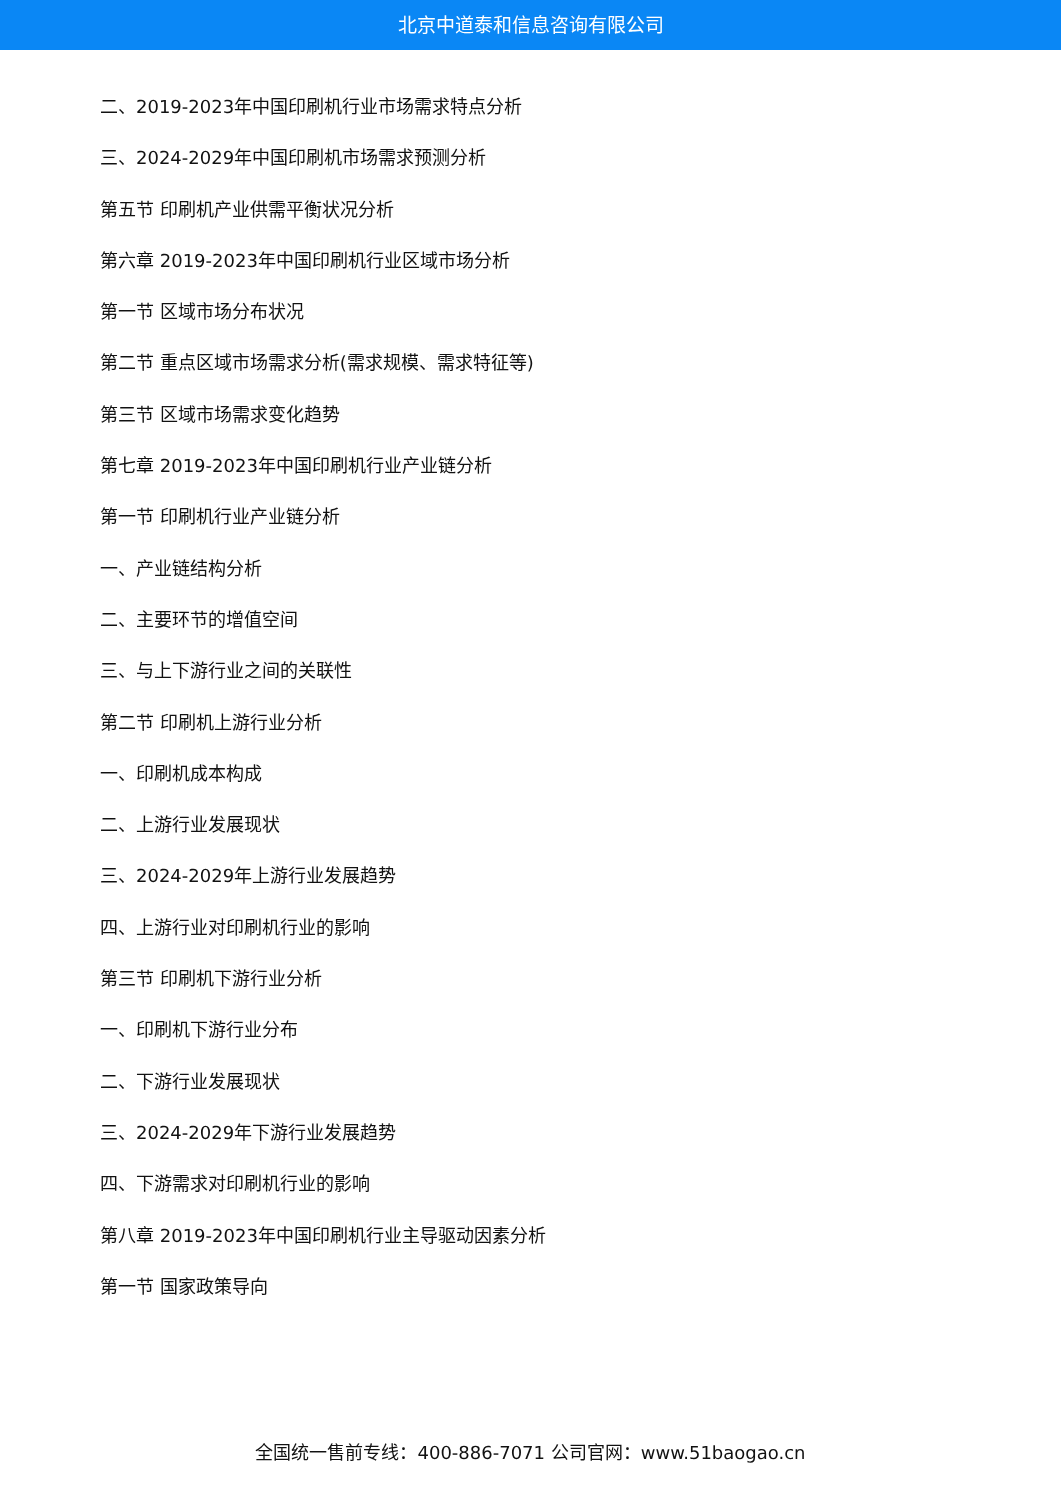北京中道泰和信息咨询有限公司
二、2019-2023年中国印刷机行业市场需求特点分析
三、2024-2029年中国印刷机市场需求预测分析
第五节 印刷机产业供需平衡状况分析
第六章 2019-2023年中国印刷机行业区域市场分析
第一节 区域市场分布状况
第二节 重点区域市场需求分析(需求规模、需求特征等)
第三节 区域市场需求变化趋势
第七章 2019-2023年中国印刷机行业产业链分析
第一节 印刷机行业产业链分析
一、产业链结构分析
二、主要环节的增值空间
三、与上下游行业之间的关联性
第二节 印刷机上游行业分析
一、印刷机成本构成
二、上游行业发展现状
三、2024-2029年上游行业发展趋势
四、上游行业对印刷机行业的影响
第三节 印刷机下游行业分析
一、印刷机下游行业分布
二、下游行业发展现状
三、2024-2029年下游行业发展趋势
四、下游需求对印刷机行业的影响
第八章 2019-2023年中国印刷机行业主导驱动因素分析
第一节 国家政策导向
全国统一售前专线：400-886-7071 公司官网：www.51baogao.cn